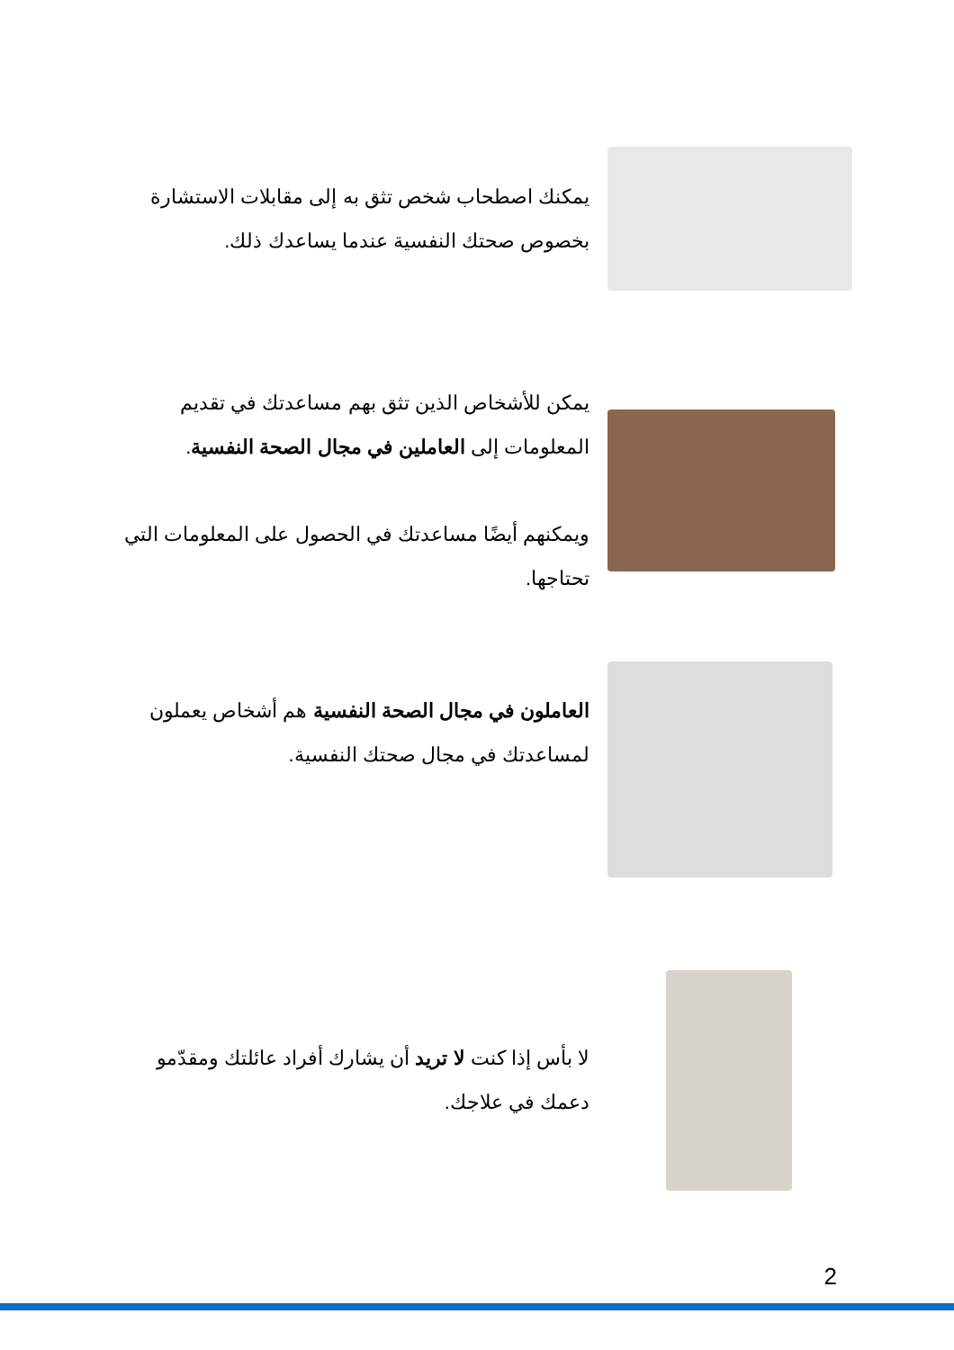يمكنك اصطحاب شخص تثق به إلى مقابلات الاستشارة بخصوص صحتك النفسية عندما يساعدك ذلك.
يمكن للأشخاص الذين تثق بهم مساعدتك في تقديم المعلومات إلى العاملين في مجال الصحة النفسية.
ويمكنهم أيضًا مساعدتك في الحصول على المعلومات التي تحتاجها.
العاملون في مجال الصحة النفسية هم أشخاص يعملون لمساعدتك في مجال صحتك النفسية.
لا بأس إذا كنت لا تريد أن يشارك أفراد عائلتك ومقدّمو دعمك في علاجك.
2